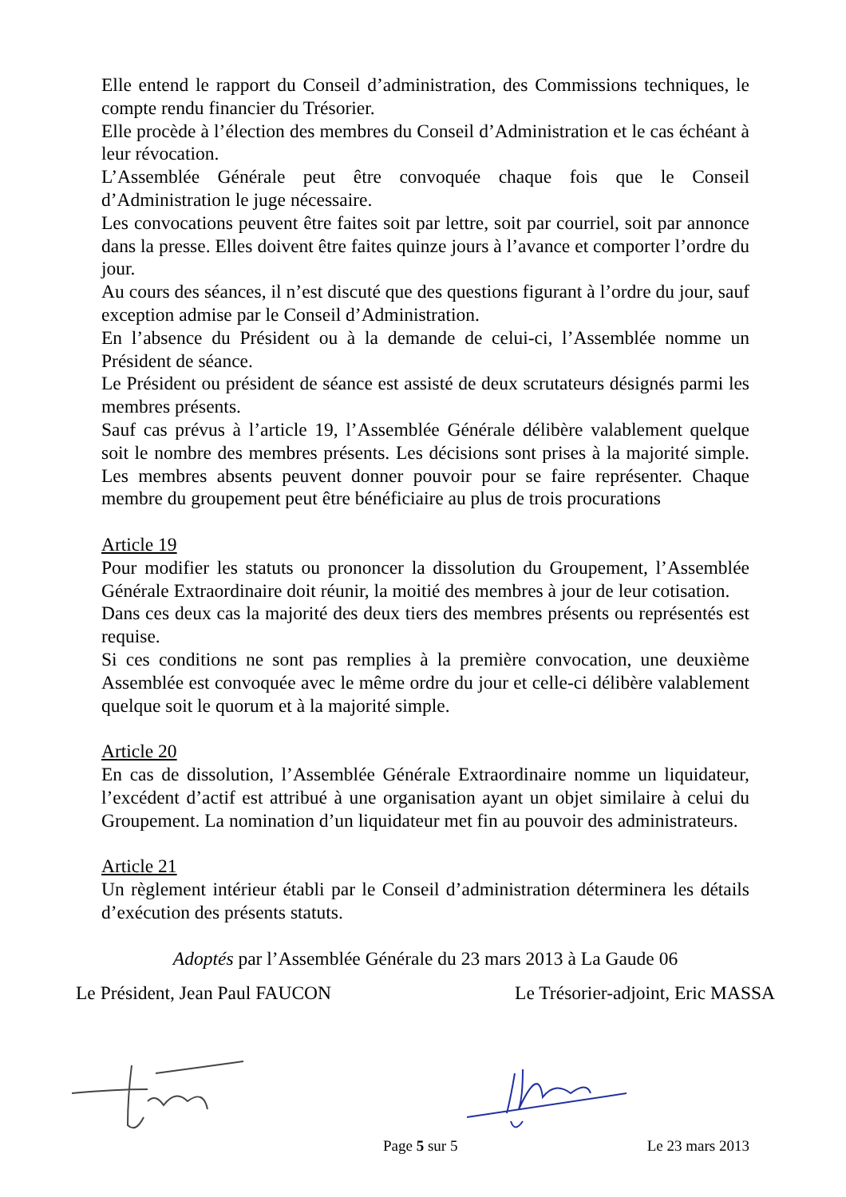Elle entend le rapport du Conseil d’administration, des Commissions techniques, le compte rendu financier du Trésorier.
Elle procède à l’élection des membres du Conseil d’Administration et le cas échéant à leur révocation.
L’Assemblée Générale peut être convoquée chaque fois que le Conseil d’Administration le juge nécessaire.
Les convocations peuvent être faites soit par lettre, soit par courriel, soit par annonce dans la presse. Elles doivent être faites quinze jours à l’avance et comporter l’ordre du jour.
Au cours des séances, il n’est discuté que des questions figurant à l’ordre du jour, sauf exception admise par le Conseil d’Administration.
En l’absence du Président ou à la demande de celui-ci, l’Assemblée nomme un Président de séance.
Le Président ou président de séance est assisté de deux scrutateurs désignés parmi les membres présents.
Sauf cas prévus à l’article 19, l’Assemblée Générale délibère valablement quelque soit le nombre des membres présents. Les décisions sont prises à la majorité simple. Les membres absents peuvent donner pouvoir pour se faire représenter. Chaque membre du groupement peut être bénéficiaire au plus de trois procurations
Article 19
Pour modifier les statuts ou prononcer la dissolution du Groupement, l’Assemblée Générale Extraordinaire doit réunir, la moitié des membres à jour de leur cotisation.
Dans ces deux cas la majorité des deux tiers des membres présents ou représentés est requise.
Si ces conditions ne sont pas remplies à la première convocation, une deuxième Assemblée est convoquée avec le même ordre du jour et celle-ci délibère valablement quelque soit le quorum et à la majorité simple.
Article 20
En cas de dissolution, l’Assemblée Générale Extraordinaire nomme un liquidateur, l’excédent d’actif est attribué à une organisation ayant un objet similaire à celui du Groupement. La nomination d’un liquidateur met fin au pouvoir des administrateurs.
Article 21
Un règlement intérieur établi par le Conseil d’administration déterminera les détails d’exécution des présents statuts.
Adoptés par l’Assemblée Générale du 23 mars 2013 à La Gaude 06
Le Président, Jean Paul FAUCON Le Trésorier-adjoint, Eric MASSA
Page 5 sur 5 Le 23 mars 2013